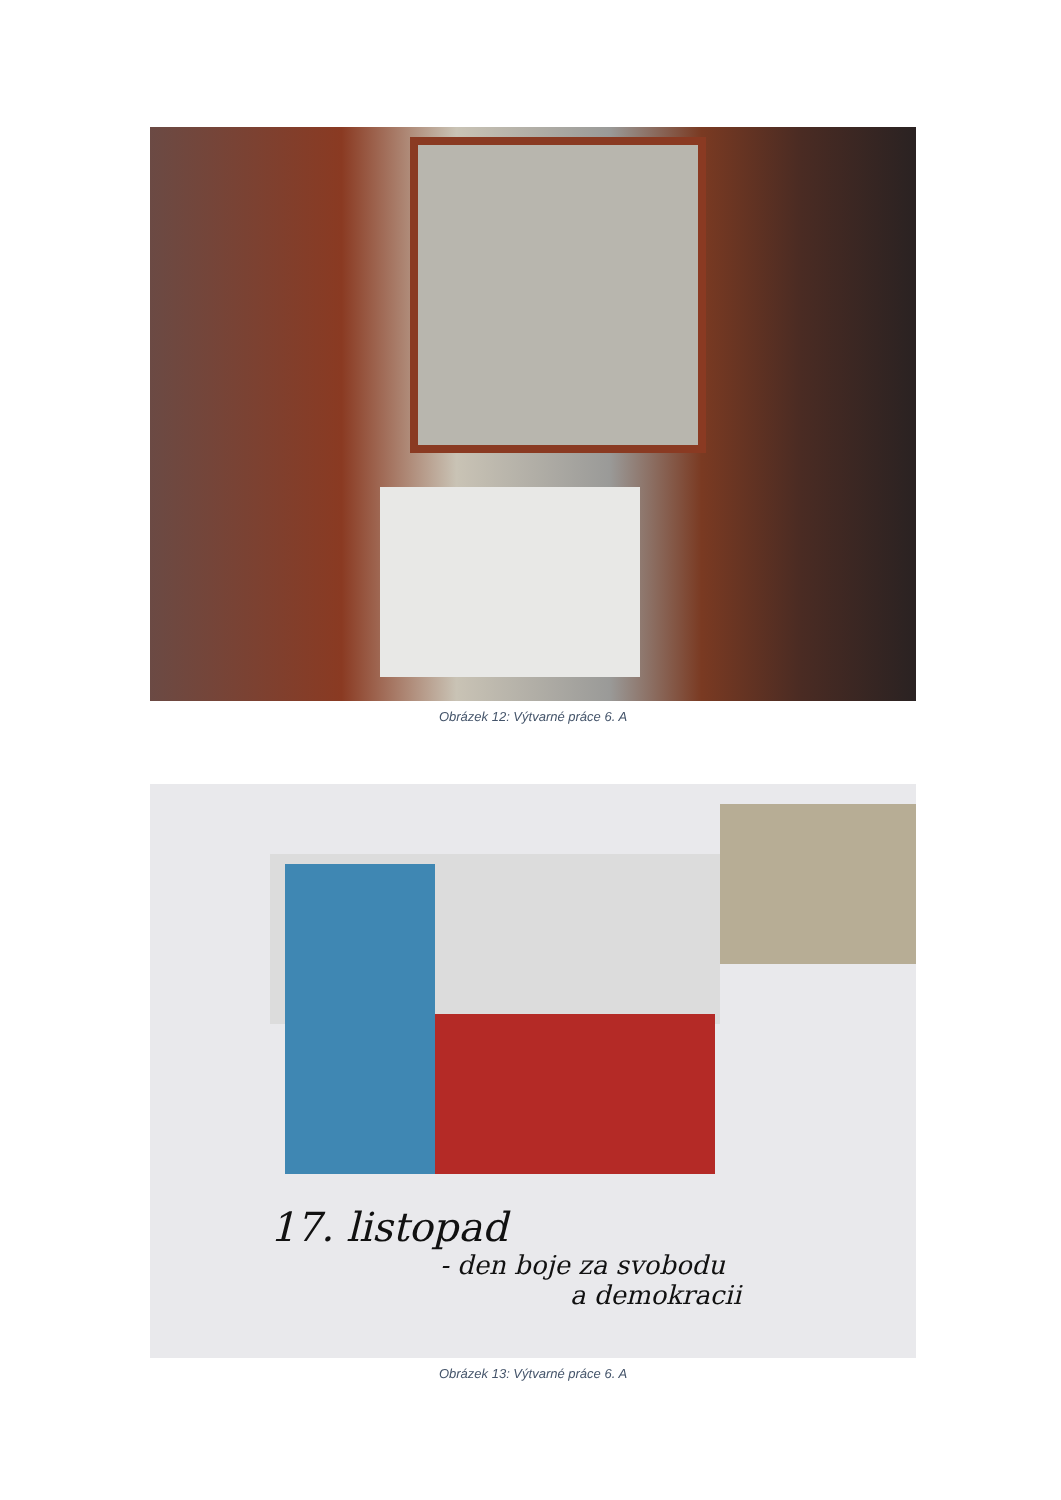Obrázek 12: Výtvarné práce 6. A
17. listopad
- den boje za svobodu
a demokracii
Obrázek 13: Výtvarné práce 6. A